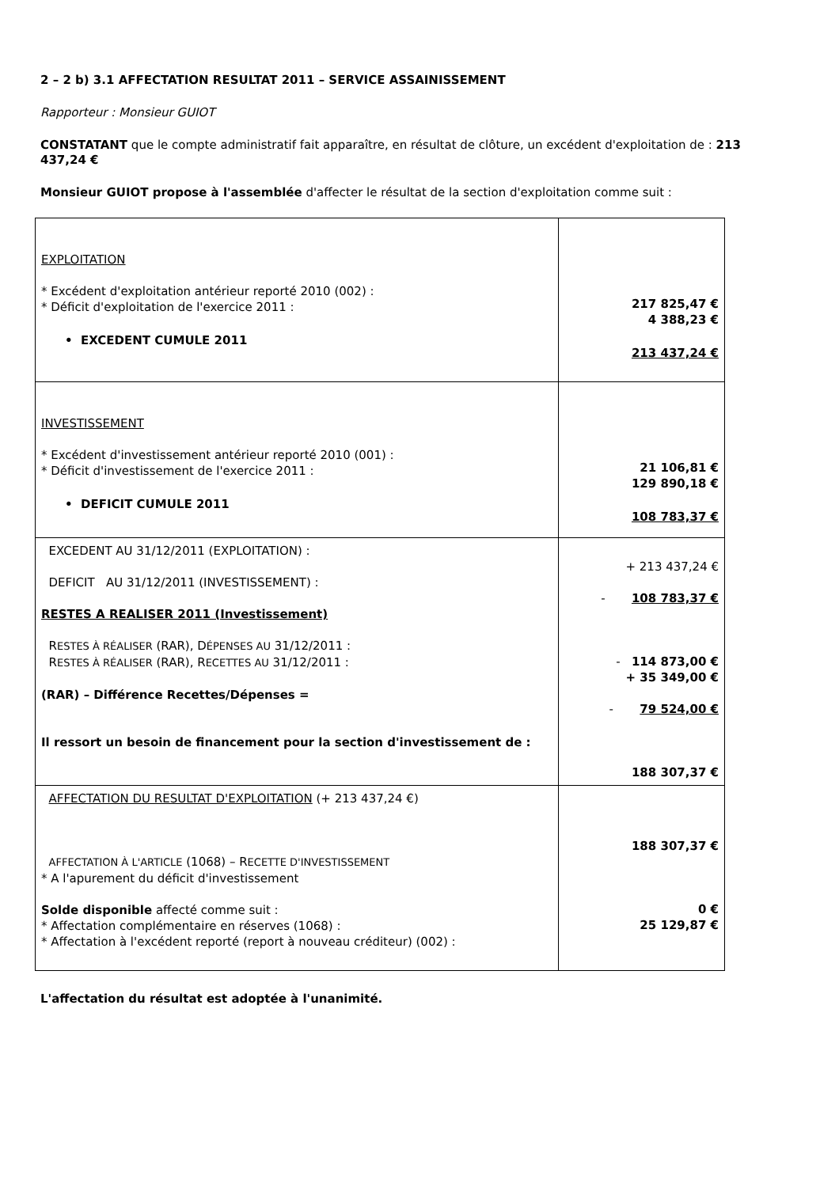2 – 2 b) 3.1 AFFECTATION RESULTAT 2011 – SERVICE ASSAINISSEMENT
Rapporteur : Monsieur GUIOT
CONSTATANT que le compte administratif fait apparaître, en résultat de clôture, un excédent d'exploitation de : 213 437,24 €
Monsieur GUIOT propose à l'assemblée d'affecter le résultat de la section d'exploitation comme suit :
| EXPLOITATION * Excédent d'exploitation antérieur reporté 2010 (002) : * Déficit d'exploitation de l'exercice 2011 : • EXCEDENT CUMULE 2011 | 217 825,47 € 4 388,23 € 213 437,24 € |
| INVESTISSEMENT * Excédent d'investissement antérieur reporté 2010 (001) : * Déficit d'investissement de l'exercice 2011 : • DEFICIT CUMULE 2011 | 21 106,81 € 129 890,18 € 108 783,37 € |
| EXCEDENT AU 31/12/2011 (EXPLOITATION) : DEFICIT AU 31/12/2011 (INVESTISSEMENT) : RESTES A REALISER 2011 (Investissement) R ESTES À RÉALISER (RAR), D ÉPENSES AU 31/12/2011 : R ESTES À RÉALISER (RAR), R ECETTES AU 31/12/2011 : (RAR) – Différence Recettes/Dépenses = Il ressort un besoin de financement pour la section d'investissement de : | + 213 437,24 € - 108 783,37 € - 114 873,00 € + 35 349,00 € - 79 524,00 € 188 307,37 € |
| AFFECTATION DU RESULTAT D'EXPLOITATION (+ 213 437,24 €) AFFECTATION À L'ARTICLE (1068) – R ECETTE D'INVESTISSEMENT * A l'apurement du déficit d'investissement Solde disponible affecté comme suit : * Affectation complémentaire en réserves (1068) : * Affectation à l'excédent reporté (report à nouveau créditeur) (002) : | 188 307,37 € 0 € 25 129,87 € |
L'affectation du résultat est adoptée à l'unanimité.